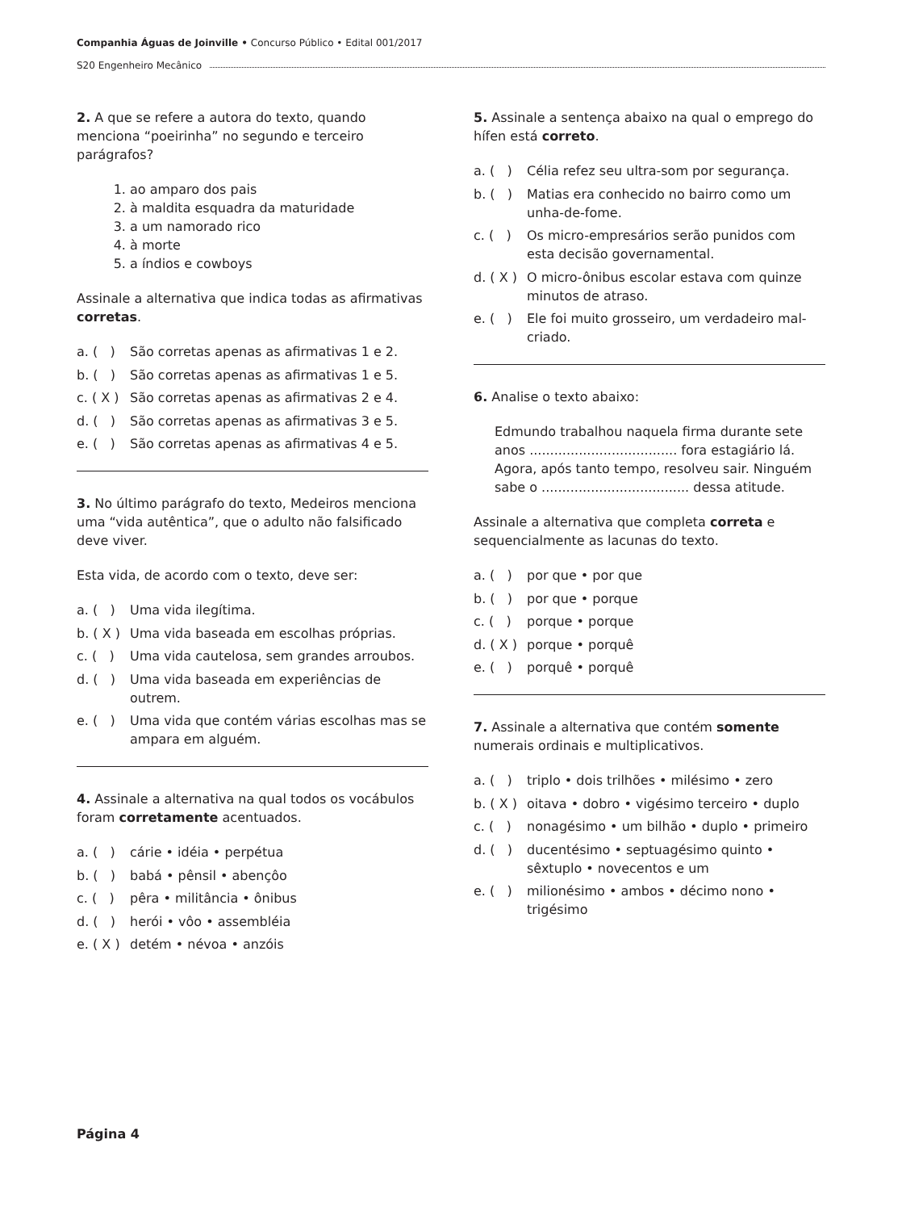Companhia Águas de Joinville • Concurso Público • Edital 001/2017
S20 Engenheiro Mecânico
2. A que se refere a autora do texto, quando menciona “poeirinha” no segundo e terceiro parágrafos?
1. ao amparo dos pais
2. à maldita esquadra da maturidade
3. a um namorado rico
4. à morte
5. a índios e cowboys
Assinale a alternativa que indica todas as afirmativas corretas.
a. ( ) São corretas apenas as afirmativas 1 e 2.
b. ( ) São corretas apenas as afirmativas 1 e 5.
c. ( X ) São corretas apenas as afirmativas 2 e 4.
d. ( ) São corretas apenas as afirmativas 3 e 5.
e. ( ) São corretas apenas as afirmativas 4 e 5.
3. No último parágrafo do texto, Medeiros menciona uma “vida autêntica”, que o adulto não falsificado deve viver.
Esta vida, de acordo com o texto, deve ser:
a. ( ) Uma vida ilegítima.
b. ( X ) Uma vida baseada em escolhas próprias.
c. ( ) Uma vida cautelosa, sem grandes arroubos.
d. ( ) Uma vida baseada em experiências de outrem.
e. ( ) Uma vida que contém várias escolhas mas se ampara em alguém.
4. Assinale a alternativa na qual todos os vocábulos foram corretamente acentuados.
a. ( ) cárie • idéia • perpétua
b. ( ) babá • pênsil • abençôo
c. ( ) pêra • militância • ônibus
d. ( ) herói • vôo • assembléia
e. ( X ) detém • névoa • anzóis
5. Assinale a sentença abaixo na qual o emprego do hífen está correto.
a. ( ) Célia refez seu ultra-som por segurança.
b. ( ) Matias era conhecido no bairro como um unha-de-fome.
c. ( ) Os micro-empresários serão punidos com esta decisão governamental.
d. ( X ) O micro-ônibus escolar estava com quinze minutos de atraso.
e. ( ) Ele foi muito grosseiro, um verdadeiro mal-criado.
6. Analise o texto abaixo:
Edmundo trabalhou naquela firma durante sete anos .................................... fora estagiário lá. Agora, após tanto tempo, resolveu sair. Ninguém sabe o .................................... dessa atitude.
Assinale a alternativa que completa correta e sequencialmente as lacunas do texto.
a. ( ) por que • por que
b. ( ) por que • porque
c. ( ) porque • porque
d. ( X ) porque • porquê
e. ( ) porquê • porquê
7. Assinale a alternativa que contém somente numerais ordinais e multiplicativos.
a. ( ) triplo • dois trilhões • milésimo • zero
b. ( X ) oitava • dobro • vigésimo terceiro • duplo
c. ( ) nonagésimo • um bilhão • duplo • primeiro
d. ( ) ducentésimo • septuagésimo quinto • sêxtuplo • novecentos e um
e. ( ) milionésimo • ambos • décimo nono • trigésimo
Página 4